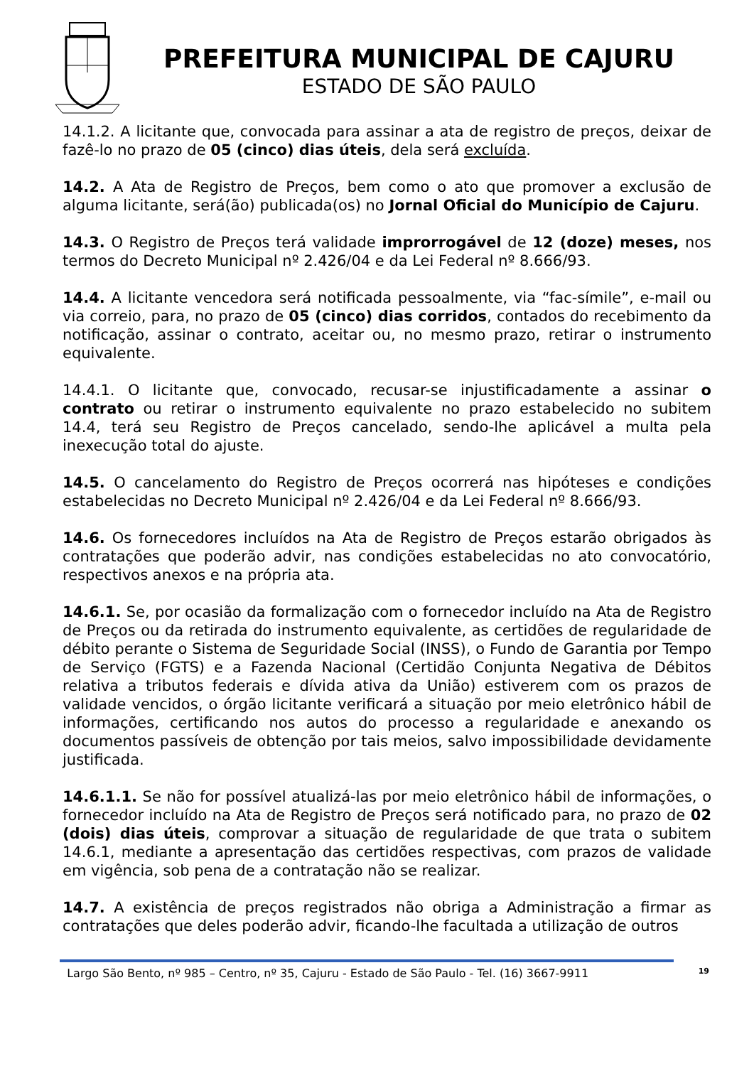PREFEITURA MUNICIPAL DE CAJURU
ESTADO DE SÃO PAULO
14.1.2. A licitante que, convocada para assinar a ata de registro de preços, deixar de fazê-lo no prazo de 05 (cinco) dias úteis, dela será excluída.
14.2. A Ata de Registro de Preços, bem como o ato que promover a exclusão de alguma licitante, será(ão) publicada(os) no Jornal Oficial do Município de Cajuru.
14.3. O Registro de Preços terá validade improrrogável de 12 (doze) meses, nos termos do Decreto Municipal nº 2.426/04 e da Lei Federal nº 8.666/93.
14.4. A licitante vencedora será notificada pessoalmente, via “fac-símile”, e-mail ou via correio, para, no prazo de 05 (cinco) dias corridos, contados do recebimento da notificação, assinar o contrato, aceitar ou, no mesmo prazo, retirar o instrumento equivalente.
14.4.1. O licitante que, convocado, recusar-se injustificadamente a assinar o contrato ou retirar o instrumento equivalente no prazo estabelecido no subitem 14.4, terá seu Registro de Preços cancelado, sendo-lhe aplicável a multa pela inexecução total do ajuste.
14.5. O cancelamento do Registro de Preços ocorrerá nas hipóteses e condições estabelecidas no Decreto Municipal nº 2.426/04 e da Lei Federal nº 8.666/93.
14.6. Os fornecedores incluídos na Ata de Registro de Preços estarão obrigados às contratações que poderão advir, nas condições estabelecidas no ato convocatório, respectivos anexos e na própria ata.
14.6.1. Se, por ocasião da formalização com o fornecedor incluído na Ata de Registro de Preços ou da retirada do instrumento equivalente, as certidões de regularidade de débito perante o Sistema de Seguridade Social (INSS), o Fundo de Garantia por Tempo de Serviço (FGTS) e a Fazenda Nacional (Certidão Conjunta Negativa de Débitos relativa a tributos federais e dívida ativa da União) estiverem com os prazos de validade vencidos, o órgão licitante verificará a situação por meio eletrônico hábil de informações, certificando nos autos do processo a regularidade e anexando os documentos passíveis de obtenção por tais meios, salvo impossibilidade devidamente justificada.
14.6.1.1. Se não for possível atualizá-las por meio eletrônico hábil de informações, o fornecedor incluído na Ata de Registro de Preços será notificado para, no prazo de 02 (dois) dias úteis, comprovar a situação de regularidade de que trata o subitem 14.6.1, mediante a apresentação das certidões respectivas, com prazos de validade em vigência, sob pena de a contratação não se realizar.
14.7. A existência de preços registrados não obriga a Administração a firmar as contratações que deles poderão advir, ficando-lhe facultada a utilização de outros
Largo São Bento, nº 985 – Centro, nº 35, Cajuru - Estado de São Paulo - Tel. (16) 3667-9911 19